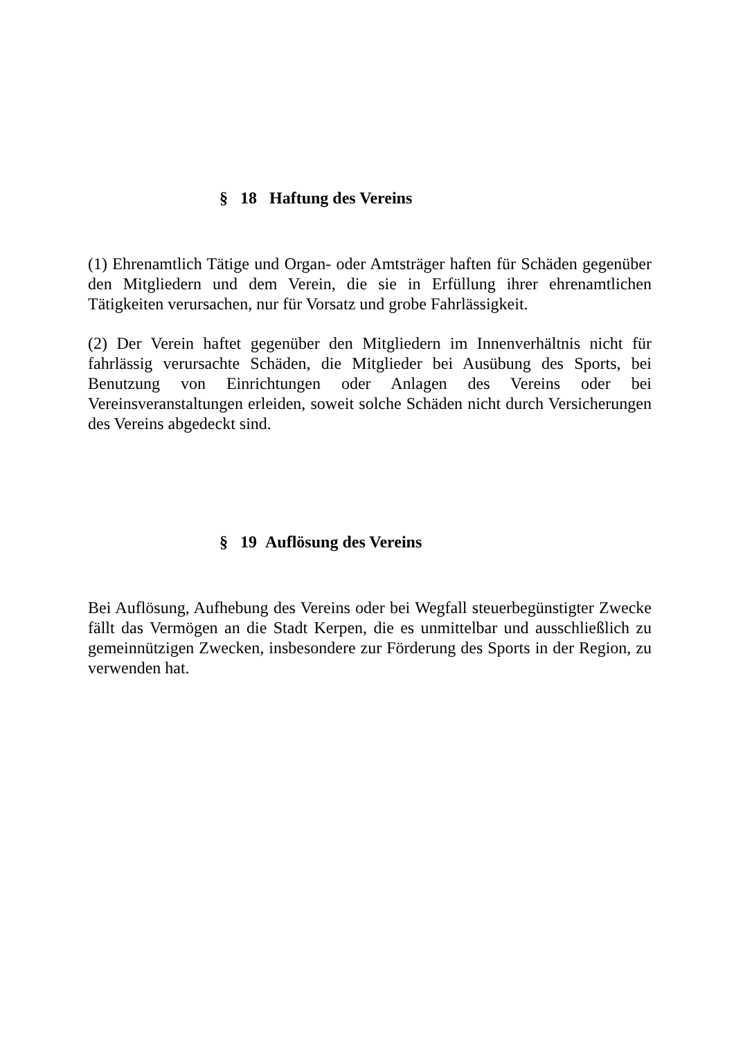§ 18 Haftung des Vereins
(1) Ehrenamtlich Tätige und Organ- oder Amtsträger haften für Schäden gegenüber den Mitgliedern und dem Verein, die sie in Erfüllung ihrer ehrenamtlichen Tätigkeiten verursachen, nur für Vorsatz und grobe Fahrlässigkeit.
(2) Der Verein haftet gegenüber den Mitgliedern im Innenverhältnis nicht für fahrlässig verursachte Schäden, die Mitglieder bei Ausübung des Sports, bei Benutzung von Einrichtungen oder Anlagen des Vereins oder bei Vereinsveranstaltungen erleiden, soweit solche Schäden nicht durch Versicherungen des Vereins abgedeckt sind.
§ 19 Auflösung des Vereins
Bei Auflösung, Aufhebung des Vereins oder bei Wegfall steuerbegünstigter Zwecke fällt das Vermögen an die Stadt Kerpen, die es unmittelbar und ausschließlich zu gemeinnützigen Zwecken, insbesondere zur Förderung des Sports in der Region, zu verwenden hat.